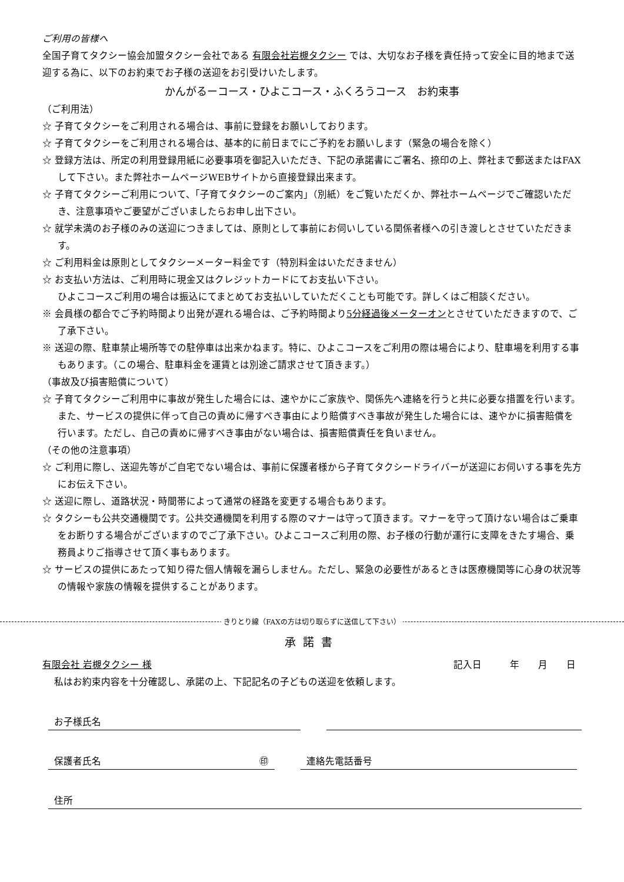ご利用の皆様へ
全国子育てタクシー協会加盟タクシー会社である 有限会社岩槻タクシー では、大切なお子様を責任持って安全に目的地まで送迎する為に、以下のお約束でお子様の送迎をお引受けいたします。
かんがるーコース・ひよこコース・ふくろうコース　お約束事
（ご利用法）
☆ 子育てタクシーをご利用される場合は、事前に登録をお願いしております。
☆ 子育てタクシーをご利用される場合は、基本的に前日までにご予約をお願いします（緊急の場合を除く）
☆ 登録方法は、所定の利用登録用紙に必要事項を御記入いただき、下記の承諾書にご署名、捺印の上、弊社まで郵送またはFAXして下さい。また弊社ホームページWEBサイトから直接登録出来ます。
☆ 子育てタクシーご利用について、「子育てタクシーのご案内」（別紙）をご覧いただくか、弊社ホームページでご確認いただき、注意事項やご要望がございましたらお申し出下さい。
☆ 就学未満のお子様のみの送迎につきましては、原則として事前にお伺いしている関係者様への引き渡しとさせていただきます。
☆ ご利用料金は原則としてタクシーメーター料金です（特別料金はいただきません）
☆ お支払い方法は、ご利用時に現金又はクレジットカードにてお支払い下さい。
ひよこコースご利用の場合は振込にてまとめてお支払いしていただくことも可能です。詳しくはご相談ください。
※ 会員様の都合でご予約時間より出発が遅れる場合は、ご予約時間より5分経過後メーターオンとさせていただきますので、ご了承下さい。
※ 送迎の際、駐車禁止場所等での駐停車は出来かねます。特に、ひよこコースをご利用の際は場合により、駐車場を利用する事もあります。（この場合、駐車料金を運賃とは別途ご請求させて頂きます。）
（事故及び損害賠償について）
☆ 子育てタクシーご利用中に事故が発生した場合には、速やかにご家族や、関係先へ連絡を行うと共に必要な措置を行います。また、サービスの提供に伴って自己の責めに帰すべき事由により賠償すべき事故が発生した場合には、速やかに損害賠償を行います。ただし、自己の責めに帰すべき事由がない場合は、損害賠償責任を負いません。
（その他の注意事項）
☆ ご利用に際し、送迎先等がご自宅でない場合は、事前に保護者様から子育てタクシードライバーが送迎にお伺いする事を先方にお伝え下さい。
☆ 送迎に際し、道路状況・時間帯によって通常の経路を変更する場合もあります。
☆ タクシーも公共交通機関です。公共交通機関を利用する際のマナーは守って頂きます。マナーを守って頂けない場合はご乗車をお断りする場合がございますのでご了承下さい。ひよこコースご利用の際、お子様の行動が運行に支障をきたす場合、乗務員よりご指導させて頂く事もあります。
☆ サービスの提供にあたって知り得た個人情報を漏らしません。ただし、緊急の必要性があるときは医療機関等に心身の状況等の情報や家族の情報を提供することがあります。
きりとり線（FAXの方は切り取らずに送信して下さい）
承諾書
有限会社 岩槻タクシー 様 記入日　　　年　　月　　日
私はお約束内容を十分確認し、承諾の上、下記記名の子どもの送迎を依頼します。
お子様氏名
保護者氏名 ㊞ 連絡先電話番号
住所